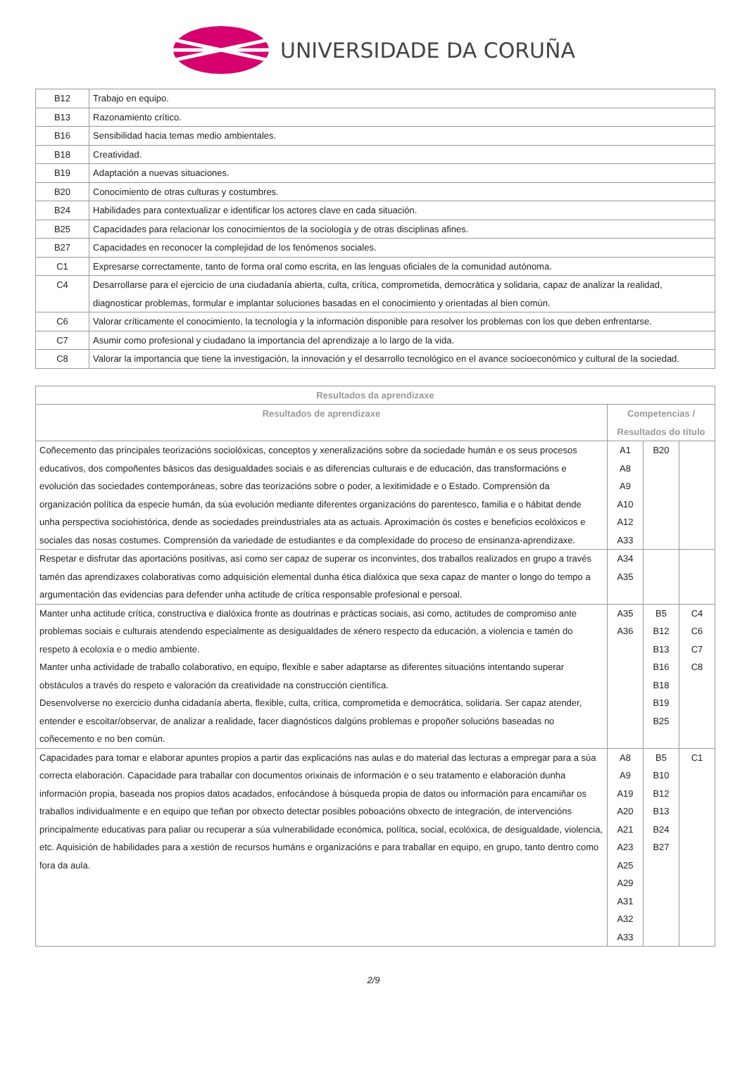UNIVERSIDADE DA CORUÑA
| B12 | Trabajo en equipo. |
| B13 | Razonamiento crítico. |
| B16 | Sensibilidad hacia temas medio ambientales. |
| B18 | Creatividad. |
| B19 | Adaptación a nuevas situaciones. |
| B20 | Conocimiento de otras culturas y costumbres. |
| B24 | Habilidades para contextualizar e identificar los actores clave en cada situación. |
| B25 | Capacidades para relacionar los conocimientos de la sociología y de otras disciplinas afines. |
| B27 | Capacidades en reconocer la complejidad de los fenómenos sociales. |
| C1 | Expresarse correctamente, tanto de forma oral como escrita, en las lenguas oficiales de la comunidad autónoma. |
| C4 | Desarrollarse para el ejercicio de una ciudadanía abierta, culta, crítica, comprometida, democrática y solidaria, capaz de analizar la realidad, diagnosticar problemas, formular e implantar soluciones basadas en el conocimiento y orientadas al bien común. |
| C6 | Valorar críticamente el conocimiento, la tecnología y la información disponible para resolver los problemas con los que deben enfrentarse. |
| C7 | Asumir como profesional y ciudadano la importancia del aprendizaje a lo largo de la vida. |
| C8 | Valorar la importancia que tiene la investigación, la innovación y el desarrollo tecnológico en el avance socioeconómico y cultural de la sociedad. |
| Resultados da aprendizaxe | | | |
| --- | --- | --- | --- |
| Resultados de aprendizaxe | Competencias / Resultados do título | | |
| Coñecemento das principales teorizacións sociolóxicas, conceptos y xeneralizacións sobre da sociedade humán e os seus procesos educativos, dos compoñentes básicos das desigualdades sociais e as diferencias culturais e de educación, das transformacións e evolución das sociedades contemporáneas, sobre das teorizacións sobre o poder, a lexitimidade e o Estado. Comprensión da organización política da especie humán, da súa evolución mediante diferentes organizacións do parentesco, familia e o hábitat dende unha perspectiva sociohistórica, dende as sociedades preindustriales ata as actuais. Aproximación ós costes e beneficios ecolóxicos e sociales das nosas costumes. Comprensión da variedade de estudiantes e da complexidade do proceso de ensinanza-aprendizaxe. | A1 A8 A9 A10 A12 A33 | B20 | |
| Respetar e disfrutar das aportacións positivas, así como ser capaz de superar os inconvintes, dos traballos realizados en grupo a través tamén das aprendizaxes colaborativas como adquisición elemental dunha ética dialóxica que sexa capaz de manter o longo do tempo a argumentación das evidencias para defender unha actitude de crítica responsable profesional e persoal. | A34 A35 | | |
| Manter unha actitude crítica, constructiva e dialóxica fronte as doutrinas e prácticas sociais, asi como, actitudes de compromiso ante problemas sociais e culturais atendendo especialmente as desigualdades de xénero respecto da educación, a violencia e tamén do respeto á ecoloxía e o medio ambiente. Manter unha actividade de traballo colaborativo, en equipo, flexible e saber adaptarse as diferentes situacións intentando superar obstáculos a través do respeto e valoración da creatividade na construcción científica. Desenvolverse no exercicio dunha cidadanía aberta, flexible, culta, crítica, comprometida e democrática, solidaria. Ser capaz atender, entender e escoitar/observar, de analizar a realidade, facer diagnósticos dalgúns problemas e propoñer solucións baseadas no coñecemento e no ben común. | A35 A36 | B5 B12 B13 B16 B18 B19 B25 | C4 C6 C7 C8 |
| Capacidades para tomar e elaborar apuntes propios a partir das explicacións nas aulas e do material das lecturas a empregar para a súa correcta elaboración. Capacidade para traballar con documentos orixinais de información e o seu tratamento e elaboración dunha información propia, baseada nos propios datos acadados, enfocándose á búsqueda propia de datos ou información para encamiñar os traballos individualmente e en equipo que teñan por obxecto detectar posibles poboacións obxecto de integración, de intervencións principalmente educativas para paliar ou recuperar a súa vulnerabilidade económica, política, social, ecolóxica, de desigualdade, violencia, etc. Aquisición de habilidades para a xestión de recursos humáns e organizacións e para traballar en equipo, en grupo, tanto dentro como fora da aula. | A8 A9 A19 A20 A21 A23 A25 A29 A31 A32 A33 | B5 B10 B12 B13 B24 B27 | C1 |
2/9